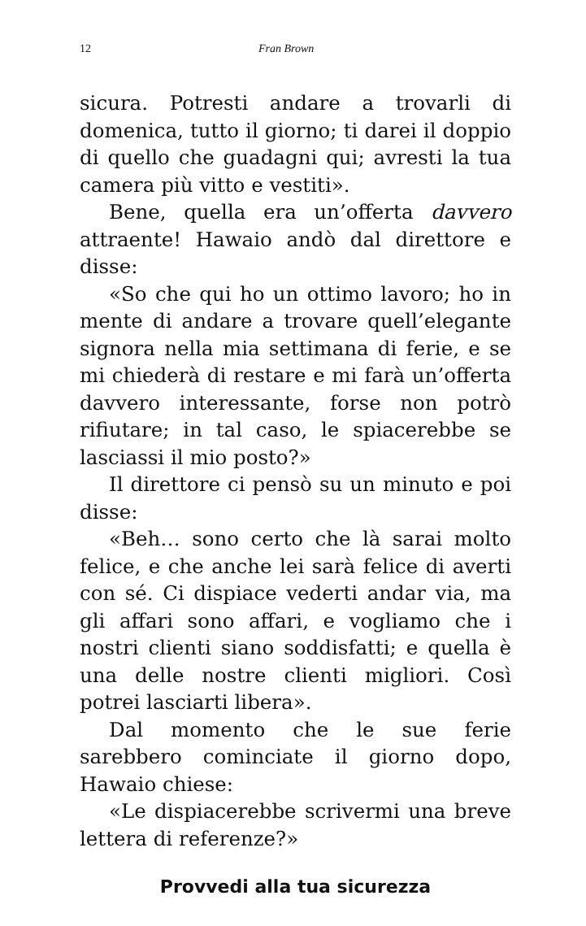12 Fran Brown
sicura. Potresti andare a trovarli di domenica, tutto il giorno; ti darei il doppio di quello che guadagni qui; avresti la tua camera più vitto e vestiti».
Bene, quella era un’offerta davvero attraente! Hawaio andò dal direttore e disse:
«So che qui ho un ottimo lavoro; ho in mente di andare a trovare quell’elegante signora nella mia settimana di ferie, e se mi chiederà di restare e mi farà un’offerta davvero interessante, forse non potrò rifiutare; in tal caso, le spiacerebbe se lasciassi il mio posto?»
Il direttore ci pensò su un minuto e poi disse:
«Beh… sono certo che là sarai molto felice, e che anche lei sarà felice di averti con sé. Ci dispiace vederti andar via, ma gli affari sono affari, e vogliamo che i nostri clienti siano soddisfatti; e quella è una delle nostre clienti migliori. Così potrei lasciarti libera».
Dal momento che le sue ferie sarebbero cominciate il giorno dopo, Hawaio chiese:
«Le dispiacerebbe scrivermi una breve lettera di referenze?»
Provvedi alla tua sicurezza